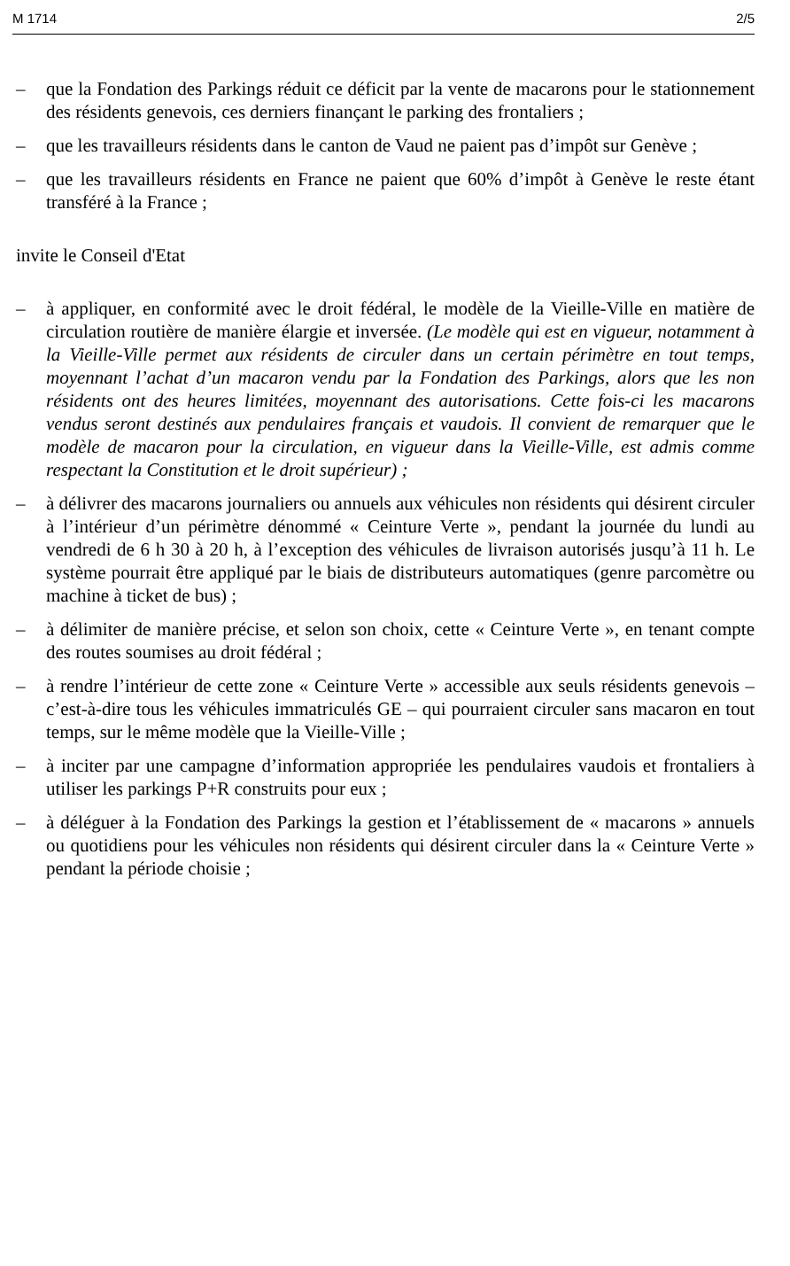M 1714 2/5
– que la Fondation des Parkings réduit ce déficit par la vente de macarons pour le stationnement des résidents genevois, ces derniers finançant le parking des frontaliers ;
– que les travailleurs résidents dans le canton de Vaud ne paient pas d’impôt sur Genève ;
– que les travailleurs résidents en France ne paient que 60% d’impôt à Genève le reste étant transféré à la France ;
invite le Conseil d'Etat
– à appliquer, en conformité avec le droit fédéral, le modèle de la Vieille-Ville en matière de circulation routière de manière élargie et inversée. (Le modèle qui est en vigueur, notamment à la Vieille-Ville permet aux résidents de circuler dans un certain périmètre en tout temps, moyennant l’achat d’un macaron vendu par la Fondation des Parkings, alors que les non résidents ont des heures limitées, moyennant des autorisations. Cette fois-ci les macarons vendus seront destinés aux pendulaires français et vaudois. Il convient de remarquer que le modèle de macaron pour la circulation, en vigueur dans la Vieille-Ville, est admis comme respectant la Constitution et le droit supérieur) ;
– à délivrer des macarons journaliers ou annuels aux véhicules non résidents qui désirent circuler à l’intérieur d’un périmètre dénommé « Ceinture Verte », pendant la journée du lundi au vendredi de 6 h 30 à 20 h, à l’exception des véhicules de livraison autorisés jusqu’à 11 h. Le système pourrait être appliqué par le biais de distributeurs automatiques (genre parcomètre ou machine à ticket de bus) ;
– à délimiter de manière précise, et selon son choix, cette « Ceinture Verte », en tenant compte des routes soumises au droit fédéral ;
– à rendre l’intérieur de cette zone « Ceinture Verte » accessible aux seuls résidents genevois – c’est-à-dire tous les véhicules immatriculés GE – qui pourraient circuler sans macaron en tout temps, sur le même modèle que la Vieille-Ville ;
– à inciter par une campagne d’information appropriée les pendulaires vaudois et frontaliers à utiliser les parkings P+R construits pour eux ;
– à déléguer à la Fondation des Parkings la gestion et l’établissement de « macarons » annuels ou quotidiens pour les véhicules non résidents qui désirent circuler dans la « Ceinture Verte » pendant la période choisie ;